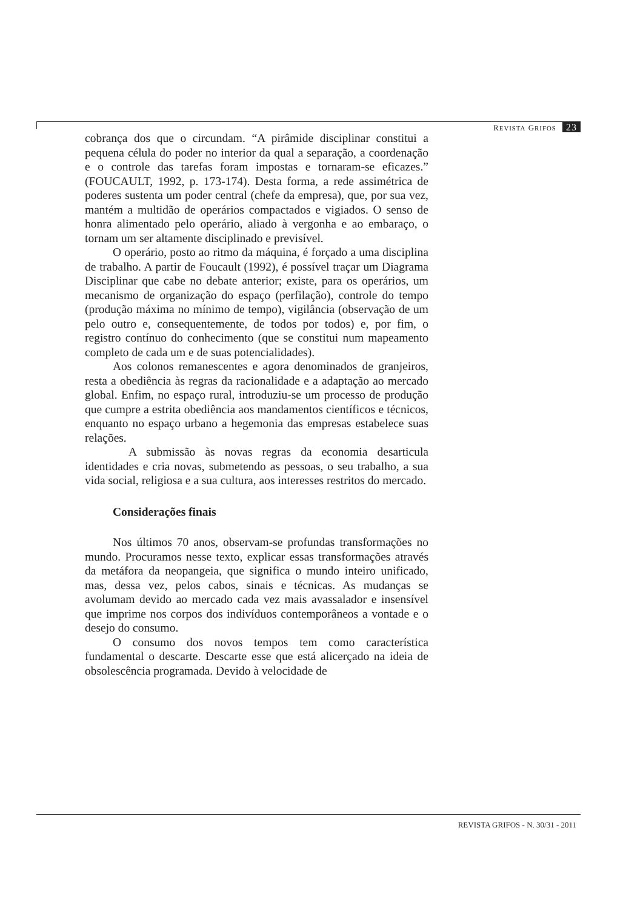REVISTA GRIFOS 23
cobrança dos que o circundam. “A pirâmide disciplinar constitui a pequena célula do poder no interior da qual a separação, a coordenação e o controle das tarefas foram impostas e tornaram-se eficazes.” (FOUCAULT, 1992, p. 173-174). Desta forma, a rede assimétrica de poderes sustenta um poder central (chefe da empresa), que, por sua vez, mantém a multidão de operários compactados e vigiados. O senso de honra alimentado pelo operário, aliado à vergonha e ao embaraço, o tornam um ser altamente disciplinado e previsível.
O operário, posto ao ritmo da máquina, é forçado a uma disciplina de trabalho. A partir de Foucault (1992), é possível traçar um Diagrama Disciplinar que cabe no debate anterior; existe, para os operários, um mecanismo de organização do espaço (perfilação), controle do tempo (produção máxima no mínimo de tempo), vigilância (observação de um pelo outro e, consequentemente, de todos por todos) e, por fim, o registro contínuo do conhecimento (que se constitui num mapeamento completo de cada um e de suas potencialidades).
Aos colonos remanescentes e agora denominados de granjeiros, resta a obediência às regras da racionalidade e a adaptação ao mercado global. Enfim, no espaço rural, introduziu-se um processo de produção que cumpre a estrita obediência aos mandamentos científicos e técnicos, enquanto no espaço urbano a hegemonia das empresas estabelece suas relações.
A submissão às novas regras da economia desarticula identidades e cria novas, submetendo as pessoas, o seu trabalho, a sua vida social, religiosa e a sua cultura, aos interesses restritos do mercado.
Considerações finais
Nos últimos 70 anos, observam-se profundas transformações no mundo. Procuramos nesse texto, explicar essas transformações através da metáfora da neopangeia, que significa o mundo inteiro unificado, mas, dessa vez, pelos cabos, sinais e técnicas. As mudanças se avolumam devido ao mercado cada vez mais avassalador e insensível que imprime nos corpos dos indivíduos contemporâneos a vontade e o desejo do consumo.
O consumo dos novos tempos tem como característica fundamental o descarte. Descarte esse que está alicerçado na ideia de obsolescência programada. Devido à velocidade de
REVISTA GRIFOS - N. 30/31 - 2011